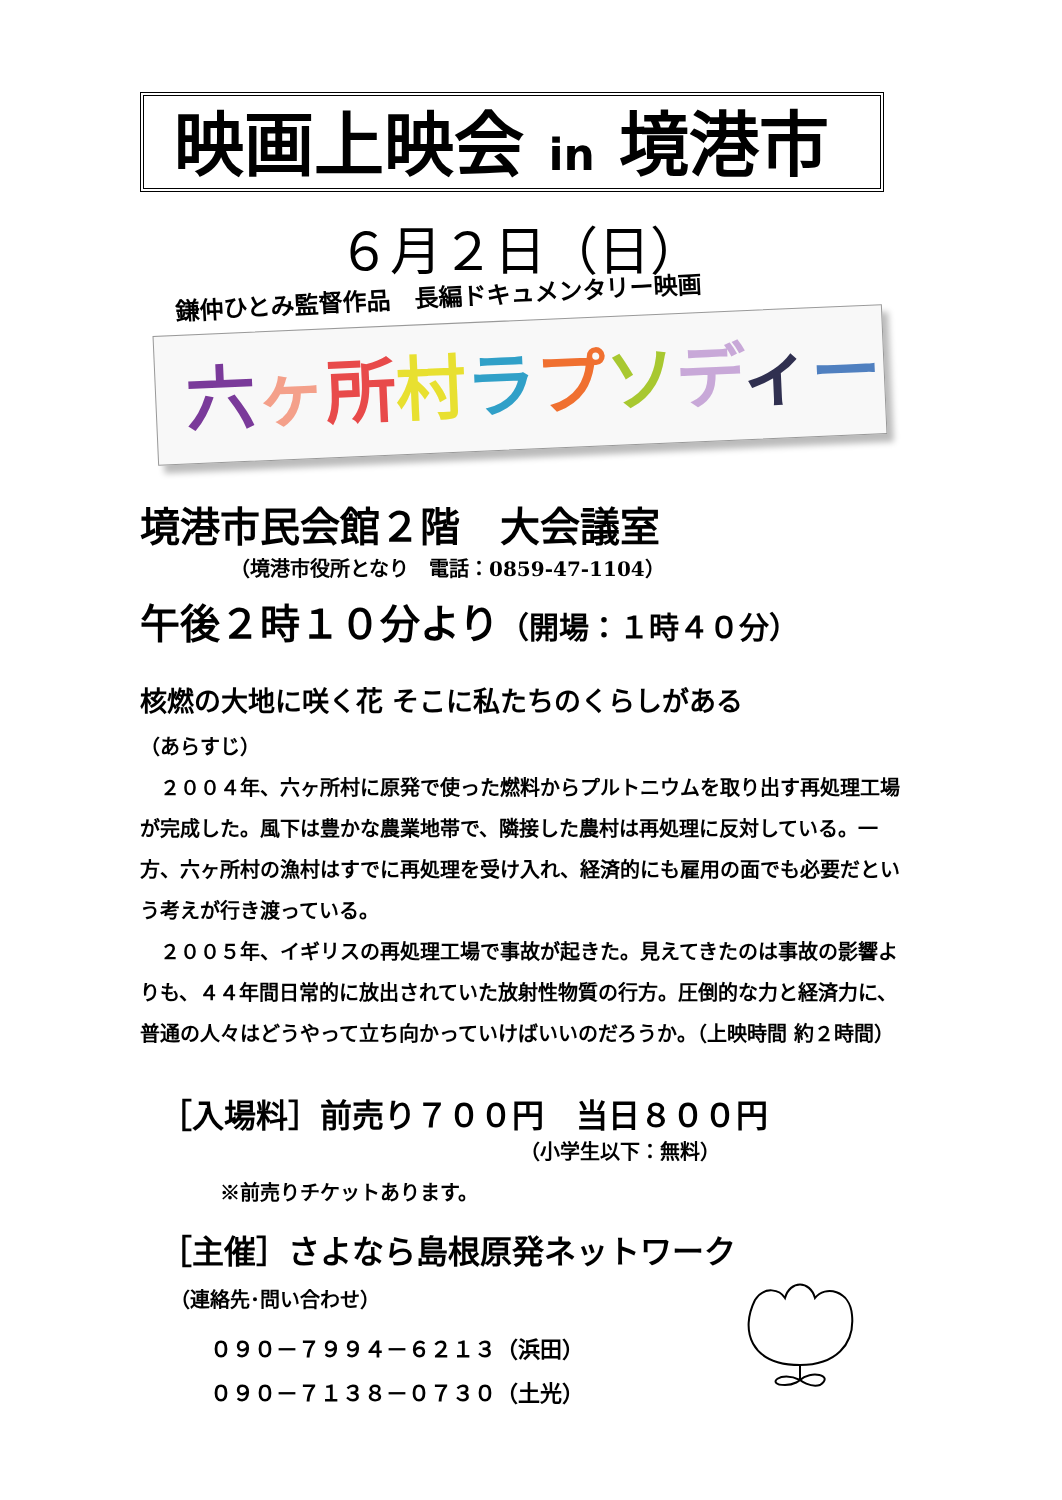映画上映会 in 境港市
６月２日（日）
鎌仲ひとみ監督作品　長編ドキュメンタリー映画
六ヶ所村ラプソディー
境港市民会館２階　大会議室
（境港市役所となり　電話：0859-47-1104）
午後２時１０分より（開場：１時４０分）
核燃の大地に咲く花 そこに私たちのくらしがある
（あらすじ）
　２００４年、六ヶ所村に原発で使った燃料からプルトニウムを取り出す再処理工場が完成した。風下は豊かな農業地帯で、隣接した農村は再処理に反対している。一方、六ヶ所村の漁村はすでに再処理を受け入れ、経済的にも雇用の面でも必要だという考えが行き渡っている。
　２００５年、イギリスの再処理工場で事故が起きた。見えてきたのは事故の影響よりも、４４年間日常的に放出されていた放射性物質の行方。圧倒的な力と経済力に、普通の人々はどうやって立ち向かっていけばいいのだろうか。（上映時間 約２時間）
［入場料］前売り７００円　当日８００円
（小学生以下：無料）
※前売りチケットあります。
［主催］さよなら島根原発ネットワーク
（連絡先･問い合わせ）
０９０－７９９４－６２１３（浜田）
０９０－７１３８－０７３０（土光）